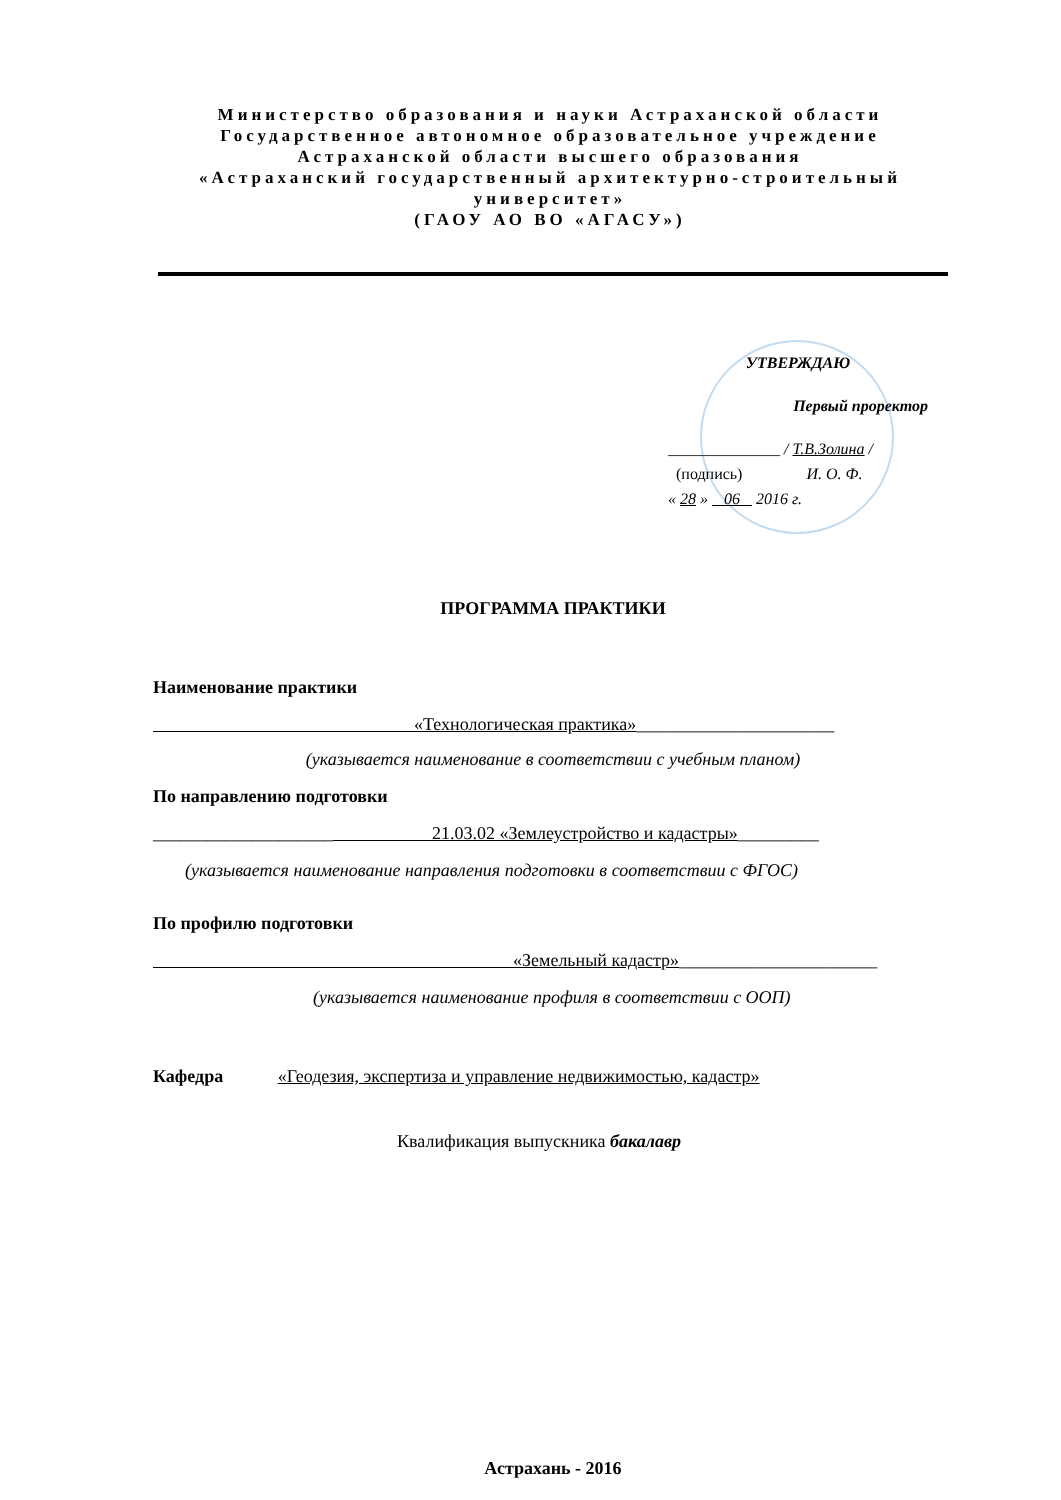Министерство образования и науки Астраханской области
Государственное автономное образовательное учреждение
Астраханской области высшего образования
«Астраханский государственный архитектурно-строительный университет»
(ГАОУ АО ВО «АГАСУ»)
УТВЕРЖДАЮ
Первый проректор
______________ / Т.В.Золина /
(подпись) И. О. Ф.
« 28 » 06 2016 г.
ПРОГРАММА ПРАКТИКИ
Наименование практики
«Технологическая практика»______________________
(указывается наименование в соответствии с учебным планом)
По направлению подготовки
____________________ 21.03.02 «Землеустройство и кадастры»_________
(указывается наименование направления подготовки в соответствии с ФГОС)
По профилю подготовки
«Земельный кадастр»______________________
(указывается наименование профиля в соответствии с ООП)
Кафедра «Геодезия, экспертиза и управление недвижимостью, кадастр»
Квалификация выпускника бакалавр
Астрахань - 2016